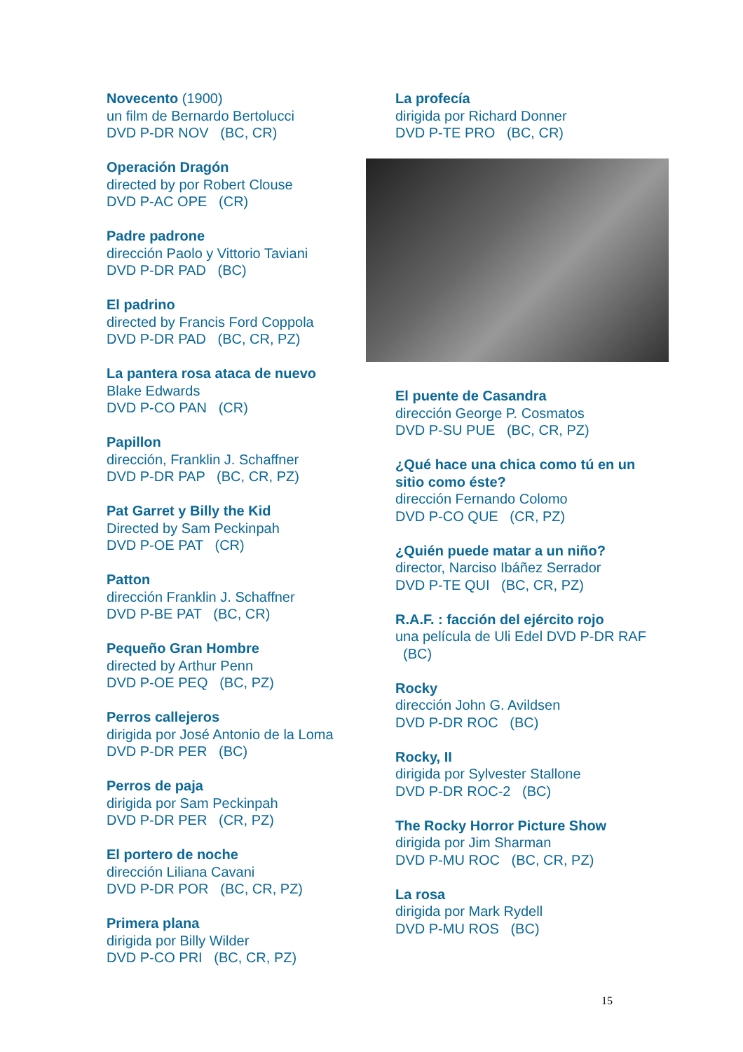Novecento (1900)
un film de Bernardo Bertolucci
DVD P-DR NOV (BC, CR)
Operación Dragón
directed by por Robert Clouse
DVD P-AC OPE (CR)
Padre padrone
dirección Paolo y Vittorio Taviani
DVD P-DR PAD (BC)
El padrino
directed by Francis Ford Coppola
DVD P-DR PAD (BC, CR, PZ)
La pantera rosa ataca de nuevo
Blake Edwards
DVD P-CO PAN (CR)
Papillon
dirección, Franklin J. Schaffner
DVD P-DR PAP (BC, CR, PZ)
Pat Garret y Billy the Kid
Directed by Sam Peckinpah
DVD P-OE PAT (CR)
Patton
dirección Franklin J. Schaffner
DVD P-BE PAT (BC, CR)
Pequeño Gran Hombre
directed by Arthur Penn
DVD P-OE PEQ (BC, PZ)
Perros callejeros
dirigida por José Antonio de la Loma
DVD P-DR PER (BC)
Perros de paja
dirigida por Sam Peckinpah
DVD P-DR PER (CR, PZ)
El portero de noche
dirección Liliana Cavani
DVD P-DR POR (BC, CR, PZ)
Primera plana
dirigida por Billy Wilder
DVD P-CO PRI (BC, CR, PZ)
La profecía
dirigida por Richard Donner
DVD P-TE PRO (BC, CR)
El puente de Casandra
dirección George P. Cosmatos
DVD P-SU PUE (BC, CR, PZ)
¿Qué hace una chica como tú en un sitio como éste?
dirección Fernando Colomo
DVD P-CO QUE (CR, PZ)
¿Quién puede matar a un niño?
director, Narciso Ibáñez Serrador
DVD P-TE QUI (BC, CR, PZ)
R.A.F. : facción del ejército rojo
una película de Uli Edel DVD P-DR RAF (BC)
Rocky
dirección John G. Avildsen
DVD P-DR ROC (BC)
Rocky, II
dirigida por Sylvester Stallone
DVD P-DR ROC-2 (BC)
The Rocky Horror Picture Show
dirigida por Jim Sharman
DVD P-MU ROC (BC, CR, PZ)
La rosa
dirigida por Mark Rydell
DVD P-MU ROS (BC)
15